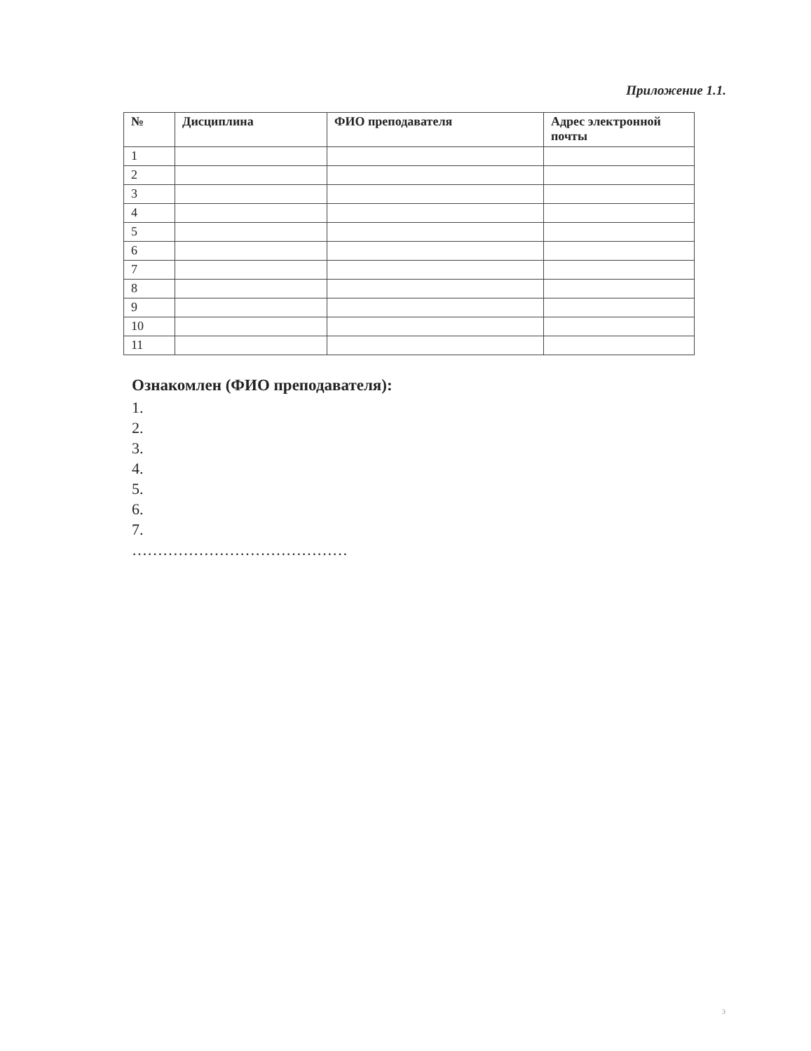Приложение 1.1.
| № | Дисциплина | ФИО преподавателя | Адрес электронной почты |
| --- | --- | --- | --- |
| 1 | | | |
| 2 | | | |
| 3 | | | |
| 4 | | | |
| 5 | | | |
| 6 | | | |
| 7 | | | |
| 8 | | | |
| 9 | | | |
| 10 | | | |
| 11 | | | |
Ознакомлен (ФИО преподавателя):
1.
2.
3.
4.
5.
6.
7.
……………………………………
3